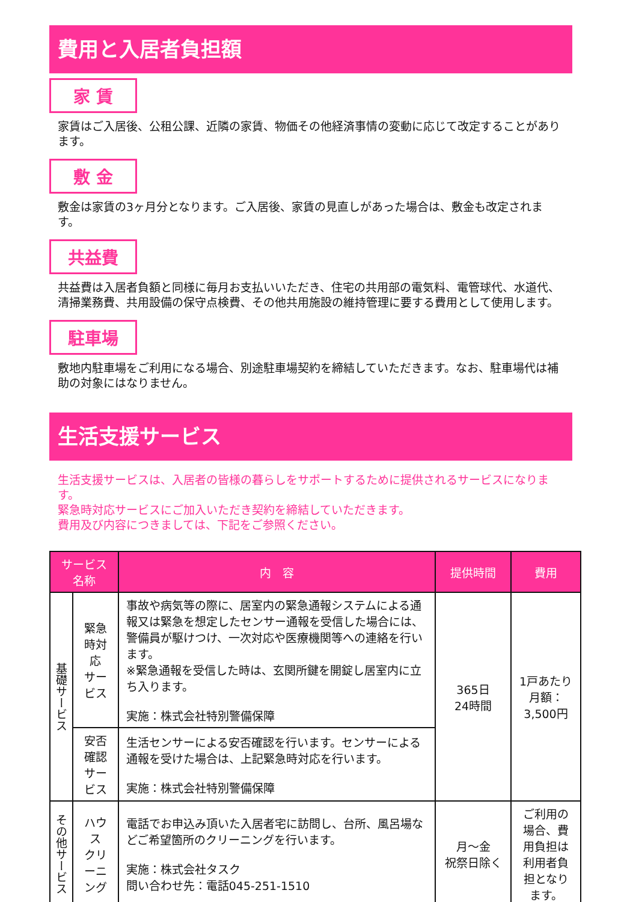費用と入居者負担額
家 賃
家賃はご入居後、公租公課、近隣の家賃、物価その他経済事情の変動に応じて改定することがあります。
敷 金
敷金は家賃の3ヶ月分となります。ご入居後、家賃の見直しがあった場合は、敷金も改定されます。
共益費
共益費は入居者負額と同様に毎月お支払いいただき、住宅の共用部の電気料、電管球代、水道代、清掃業務費、共用設備の保守点検費、その他共用施設の維持管理に要する費用として使用します。
駐車場
敷地内駐車場をご利用になる場合、別途駐車場契約を締結していただきます。なお、駐車場代は補助の対象にはなりません。
生活支援サービス
生活支援サービスは、入居者の皆様の暮らしをサポートするために提供されるサービスになります。
緊急時対応サービスにご加入いただき契約を締結していただきます。
費用及び内容につきましては、下記をご参照ください。
| サービス名称 | | 内 容 | 提供時間 | 費用 |
| --- | --- | --- | --- | --- |
| 基礎サービス | 緊急時対応 サービス | 事故や病気等の際に、居室内の緊急通報システムによる通報又は緊急を想定したセンサー通報を受信した場合には、警備員が駆けつけ、一次対応や医療機関等への連絡を行います。 ※緊急通報を受信した時は、玄関所鍵を開錠し居室内に立ち入ります。 実施：株式会社特別警備保障 | 365日 24時間 | 1戸あたり 月額： 3,500円 |
| | 安否確認 サービス | 生活センサーによる安否確認を行います。センサーによる通報を受けた場合は、上記緊急時対応を行います。 実施：株式会社特別警備保障 | | |
| その他サービス | ハウス クリーニング | 電話でお申込み頂いた入居者宅に訪問し、台所、風呂場などご希望箇所のクリーニングを行います。 実施：株式会社タスク 問い合わせ先：電話045-251-1510 | 月～金 祝祭日除く | ご利用の場合、費用負担は利用者負担となります。 |